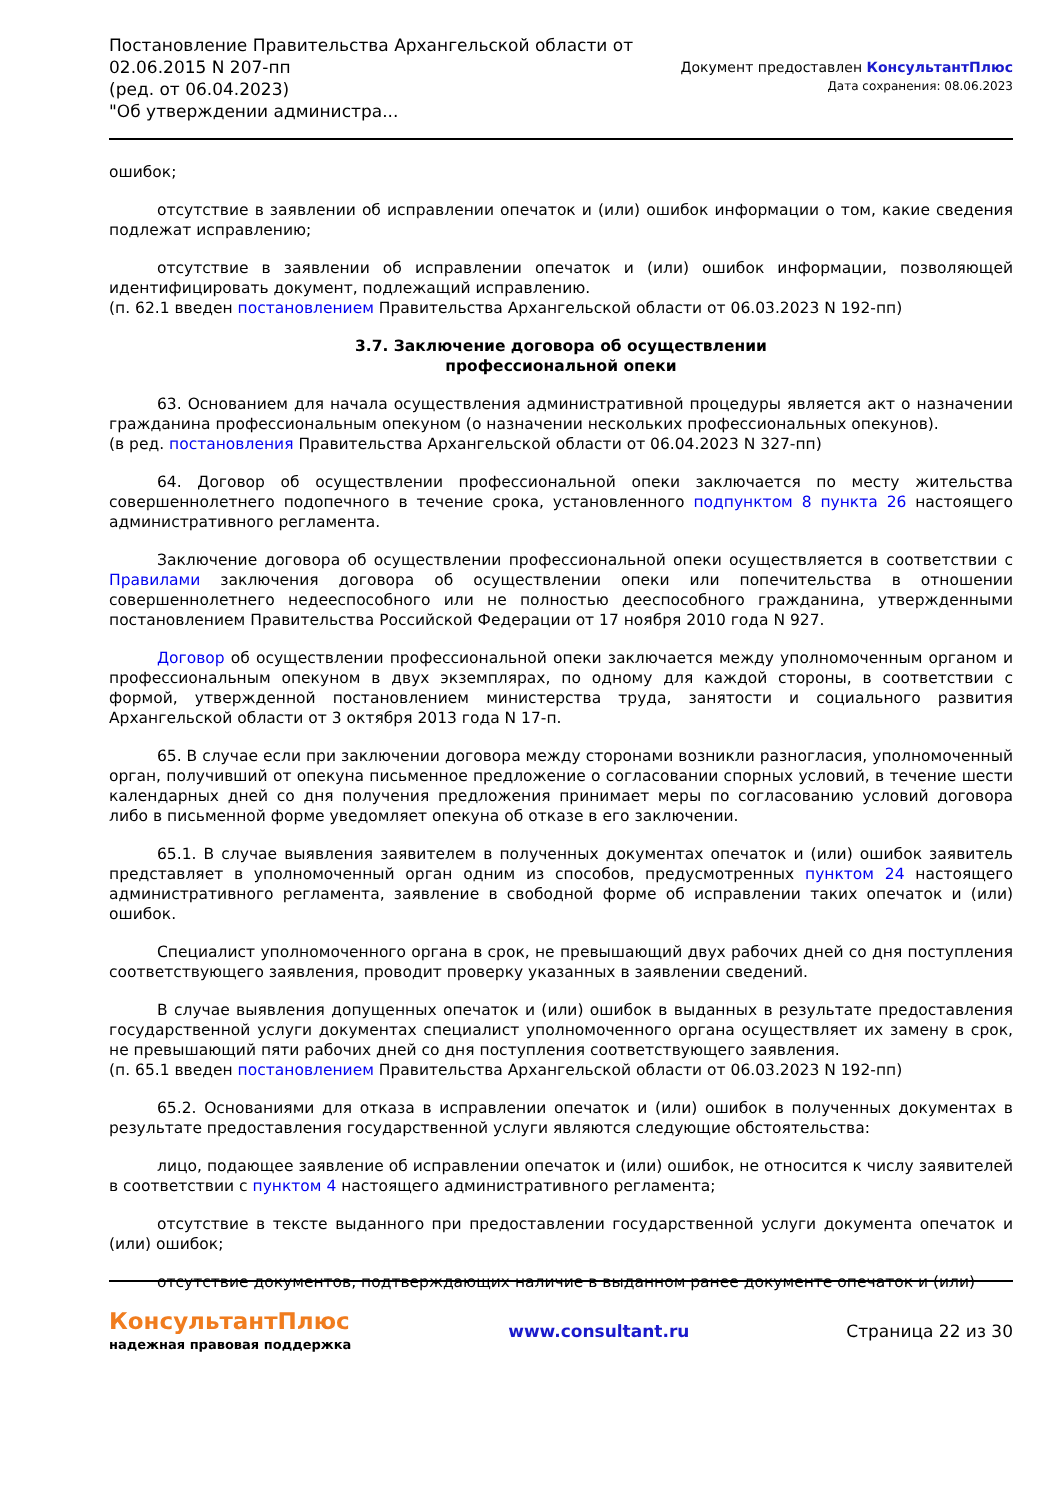Постановление Правительства Архангельской области от
02.06.2015 N 207-пп
(ред. от 06.04.2023)
"Об утверждении администра...
Документ предоставлен КонсультантПлюс
Дата сохранения: 08.06.2023
ошибок;
отсутствие в заявлении об исправлении опечаток и (или) ошибок информации о том, какие сведения подлежат исправлению;
отсутствие в заявлении об исправлении опечаток и (или) ошибок информации, позволяющей идентифицировать документ, подлежащий исправлению.
(п. 62.1 введен постановлением Правительства Архангельской области от 06.03.2023 N 192-пп)
3.7. Заключение договора об осуществлении
профессиональной опеки
63. Основанием для начала осуществления административной процедуры является акт о назначении гражданина профессиональным опекуном (о назначении нескольких профессиональных опекунов).
(в ред. постановления Правительства Архангельской области от 06.04.2023 N 327-пп)
64. Договор об осуществлении профессиональной опеки заключается по месту жительства совершеннолетнего подопечного в течение срока, установленного подпунктом 8 пункта 26 настоящего административного регламента.
Заключение договора об осуществлении профессиональной опеки осуществляется в соответствии с Правилами заключения договора об осуществлении опеки или попечительства в отношении совершеннолетнего недееспособного или не полностью дееспособного гражданина, утвержденными постановлением Правительства Российской Федерации от 17 ноября 2010 года N 927.
Договор об осуществлении профессиональной опеки заключается между уполномоченным органом и профессиональным опекуном в двух экземплярах, по одному для каждой стороны, в соответствии с формой, утвержденной постановлением министерства труда, занятости и социального развития Архангельской области от 3 октября 2013 года N 17-п.
65. В случае если при заключении договора между сторонами возникли разногласия, уполномоченный орган, получивший от опекуна письменное предложение о согласовании спорных условий, в течение шести календарных дней со дня получения предложения принимает меры по согласованию условий договора либо в письменной форме уведомляет опекуна об отказе в его заключении.
65.1. В случае выявления заявителем в полученных документах опечаток и (или) ошибок заявитель представляет в уполномоченный орган одним из способов, предусмотренных пунктом 24 настоящего административного регламента, заявление в свободной форме об исправлении таких опечаток и (или) ошибок.
Специалист уполномоченного органа в срок, не превышающий двух рабочих дней со дня поступления соответствующего заявления, проводит проверку указанных в заявлении сведений.
В случае выявления допущенных опечаток и (или) ошибок в выданных в результате предоставления государственной услуги документах специалист уполномоченного органа осуществляет их замену в срок, не превышающий пяти рабочих дней со дня поступления соответствующего заявления.
(п. 65.1 введен постановлением Правительства Архангельской области от 06.03.2023 N 192-пп)
65.2. Основаниями для отказа в исправлении опечаток и (или) ошибок в полученных документах в результате предоставления государственной услуги являются следующие обстоятельства:
лицо, подающее заявление об исправлении опечаток и (или) ошибок, не относится к числу заявителей в соответствии с пунктом 4 настоящего административного регламента;
отсутствие в тексте выданного при предоставлении государственной услуги документа опечаток и (или) ошибок;
отсутствие документов, подтверждающих наличие в выданном ранее документе опечаток и (или)
КонсультантПлюс
надежная правовая поддержка
www.consultant.ru Страница 22 из 30